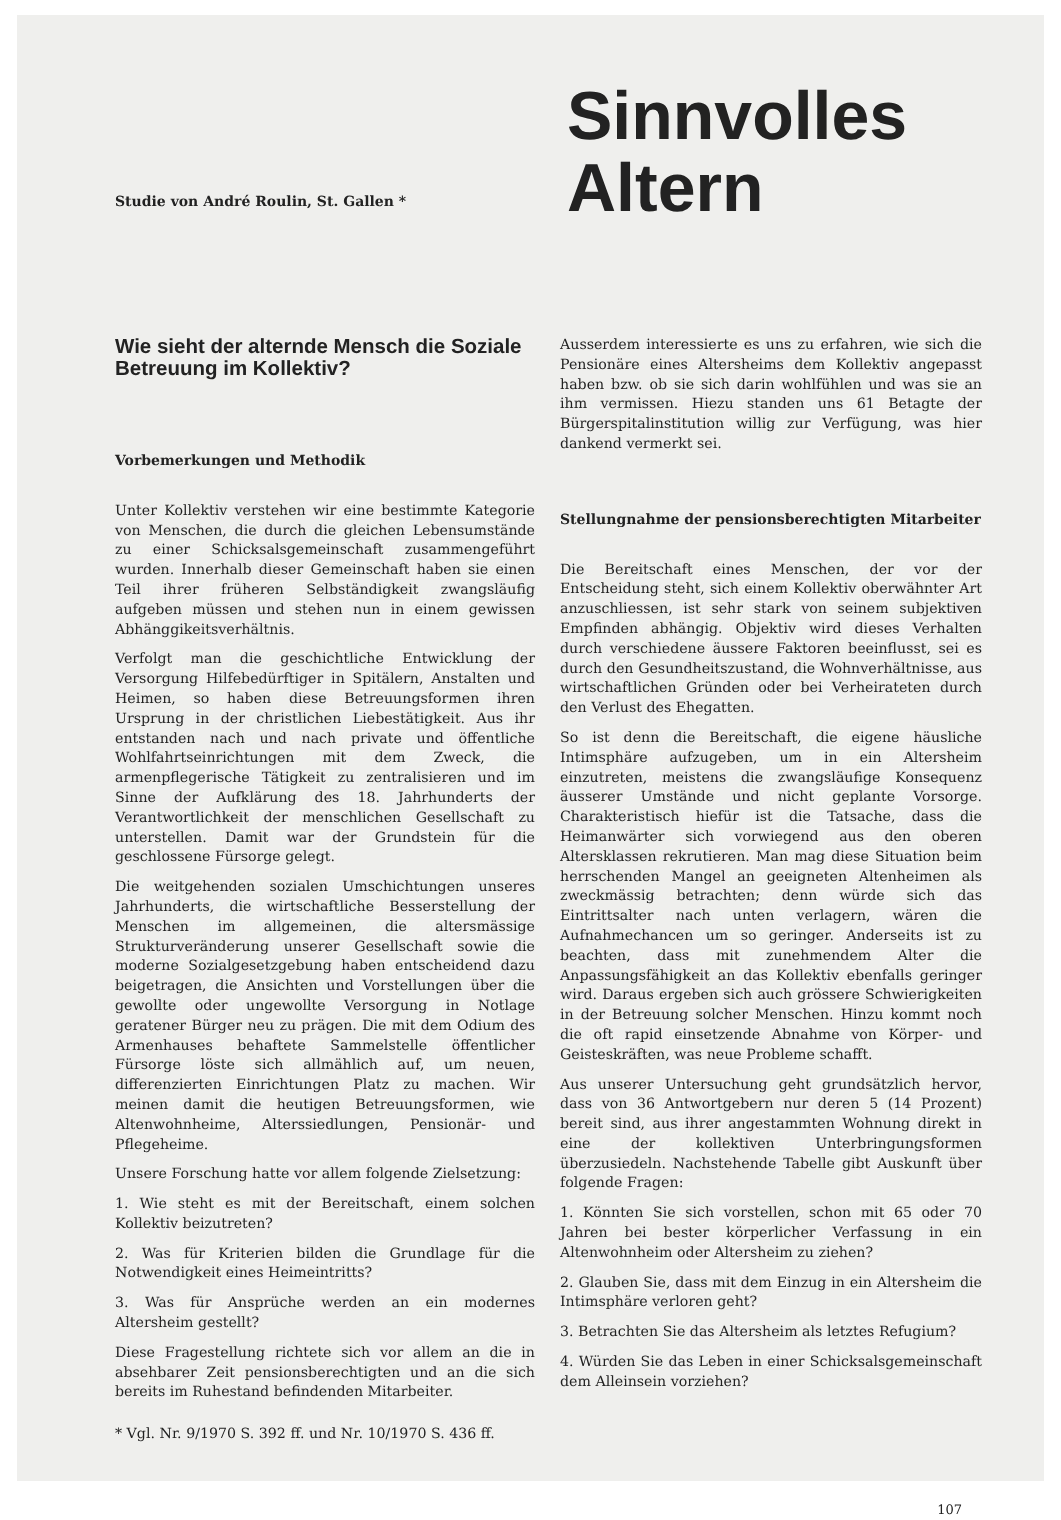Studie von André Roulin, St. Gallen *
Sinnvolles
Altern
Wie sieht der alternde Mensch die Soziale Betreuung im Kollektiv?
Vorbemerkungen und Methodik
Unter Kollektiv verstehen wir eine bestimmte Kategorie von Menschen, die durch die gleichen Lebensumstände zu einer Schicksalsgemeinschaft zusammengeführt wurden. Innerhalb dieser Gemeinschaft haben sie einen Teil ihrer früheren Selbständigkeit zwangsläufig aufgeben müssen und stehen nun in einem gewissen Abhänggikeitsverhältnis.
Verfolgt man die geschichtliche Entwicklung der Versorgung Hilfebedürftiger in Spitälern, Anstalten und Heimen, so haben diese Betreuungsformen ihren Ursprung in der christlichen Liebestätigkeit. Aus ihr entstanden nach und nach private und öffentliche Wohlfahrtseinrichtungen mit dem Zweck, die armenpflegerische Tätigkeit zu zentralisieren und im Sinne der Aufklärung des 18. Jahrhunderts der Verantwortlichkeit der menschlichen Gesellschaft zu unterstellen. Damit war der Grundstein für die geschlossene Fürsorge gelegt.
Die weitgehenden sozialen Umschichtungen unseres Jahrhunderts, die wirtschaftliche Besserstellung der Menschen im allgemeinen, die altersmässige Strukturveränderung unserer Gesellschaft sowie die moderne Sozialgesetzgebung haben entscheidend dazu beigetragen, die Ansichten und Vorstellungen über die gewollte oder ungewollte Versorgung in Notlage geratener Bürger neu zu prägen. Die mit dem Odium des Armenhauses behaftete Sammelstelle öffentlicher Fürsorge löste sich allmählich auf, um neuen, differenzierten Einrichtungen Platz zu machen. Wir meinen damit die heutigen Betreuungsformen, wie Altenwohnheime, Alterssiedlungen, Pensionär- und Pflegeheime.
Unsere Forschung hatte vor allem folgende Zielsetzung:
1. Wie steht es mit der Bereitschaft, einem solchen Kollektiv beizutreten?
2. Was für Kriterien bilden die Grundlage für die Notwendigkeit eines Heimeintritts?
3. Was für Ansprüche werden an ein modernes Altersheim gestellt?
Diese Fragestellung richtete sich vor allem an die in absehbarer Zeit pensionsberechtigten und an die sich bereits im Ruhestand befindenden Mitarbeiter.
* Vgl. Nr. 9/1970 S. 392 ff. und Nr. 10/1970 S. 436 ff.
Ausserdem interessierte es uns zu erfahren, wie sich die Pensionäre eines Altersheims dem Kollektiv angepasst haben bzw. ob sie sich darin wohlfühlen und was sie an ihm vermissen. Hiezu standen uns 61 Betagte der Bürgerspitalinstitution willig zur Verfügung, was hier dankend vermerkt sei.
Stellungnahme der pensionsberechtigten Mitarbeiter
Die Bereitschaft eines Menschen, der vor der Entscheidung steht, sich einem Kollektiv oberwähnter Art anzuschliessen, ist sehr stark von seinem subjektiven Empfinden abhängig. Objektiv wird dieses Verhalten durch verschiedene äussere Faktoren beeinflusst, sei es durch den Gesundheitszustand, die Wohnverhältnisse, aus wirtschaftlichen Gründen oder bei Verheirateten durch den Verlust des Ehegatten.
So ist denn die Bereitschaft, die eigene häusliche Intimsphäre aufzugeben, um in ein Altersheim einzutreten, meistens die zwangsläufige Konsequenz äusserer Umstände und nicht geplante Vorsorge. Charakteristisch hiefür ist die Tatsache, dass die Heimanwärter sich vorwiegend aus den oberen Altersklassen rekrutieren. Man mag diese Situation beim herrschenden Mangel an geeigneten Altenheimen als zweckmässig betrachten; denn würde sich das Eintrittsalter nach unten verlagern, wären die Aufnahmechancen um so geringer. Anderseits ist zu beachten, dass mit zunehmendem Alter die Anpassungsfähigkeit an das Kollektiv ebenfalls geringer wird. Daraus ergeben sich auch grössere Schwierigkeiten in der Betreuung solcher Menschen. Hinzu kommt noch die oft rapid einsetzende Abnahme von Körper- und Geisteskräften, was neue Probleme schafft.
Aus unserer Untersuchung geht grundsätzlich hervor, dass von 36 Antwortgebern nur deren 5 (14 Prozent) bereit sind, aus ihrer angestammten Wohnung direkt in eine der kollektiven Unterbringungsformen überzusiedeln. Nachstehende Tabelle gibt Auskunft über folgende Fragen:
1. Könnten Sie sich vorstellen, schon mit 65 oder 70 Jahren bei bester körperlicher Verfassung in ein Altenwohnheim oder Altersheim zu ziehen?
2. Glauben Sie, dass mit dem Einzug in ein Altersheim die Intimsphäre verloren geht?
3. Betrachten Sie das Altersheim als letztes Refugium?
4. Würden Sie das Leben in einer Schicksalsgemeinschaft dem Alleinsein vorziehen?
107